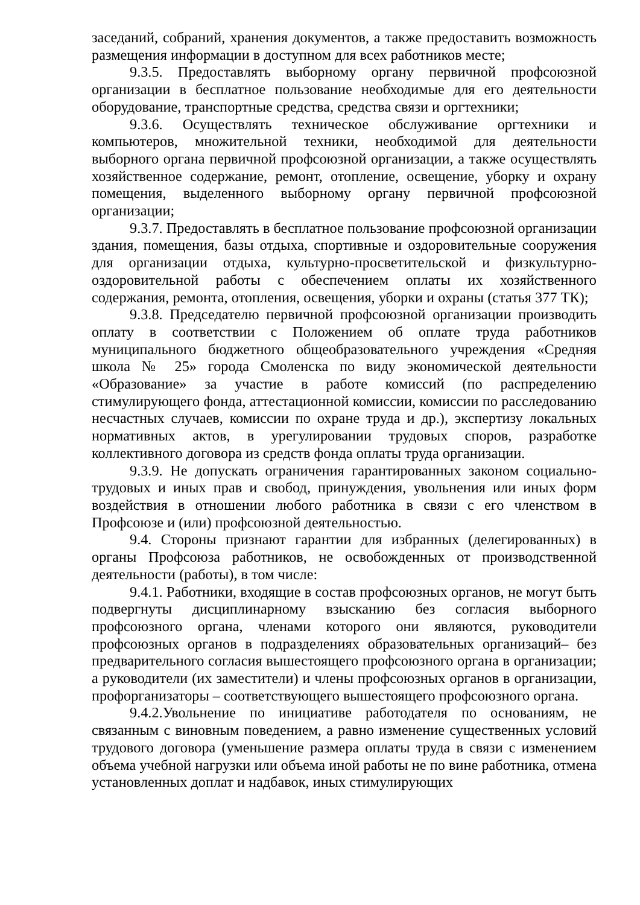заседаний, собраний, хранения документов, а также предоставить возможность размещения информации в доступном для всех работников месте;
9.3.5. Предоставлять выборному органу первичной профсоюзной организации в бесплатное пользование необходимые для его деятельности оборудование, транспортные средства, средства связи и оргтехники;
9.3.6. Осуществлять техническое обслуживание оргтехники и компьютеров, множительной техники, необходимой для деятельности выборного органа первичной профсоюзной организации, а также осуществлять хозяйственное содержание, ремонт, отопление, освещение, уборку и охрану помещения, выделенного выборному органу первичной профсоюзной организации;
9.3.7. Предоставлять в бесплатное пользование профсоюзной организации здания, помещения, базы отдыха, спортивные и оздоровительные сооружения для организации отдыха, культурно-просветительской и физкультурно-оздоровительной работы с обеспечением оплаты их хозяйственного содержания, ремонта, отопления, освещения, уборки и охраны (статья 377 ТК);
9.3.8. Председателю первичной профсоюзной организации производить оплату в соответствии с Положением об оплате труда работников муниципального бюджетного общеобразовательного учреждения «Средняя школа № 25» города Смоленска по виду экономической деятельности «Образование» за участие в работе комиссий (по распределению стимулирующего фонда, аттестационной комиссии, комиссии по расследованию несчастных случаев, комиссии по охране труда и др.), экспертизу локальных нормативных актов, в урегулировании трудовых споров, разработке коллективного договора из средств фонда оплаты труда организации.
9.3.9. Не допускать ограничения гарантированных законом социально-трудовых и иных прав и свобод, принуждения, увольнения или иных форм воздействия в отношении любого работника в связи с его членством в Профсоюзе и (или) профсоюзной деятельностью.
9.4. Стороны признают гарантии для избранных (делегированных) в органы Профсоюза работников, не освобожденных от производственной деятельности (работы), в том числе:
9.4.1. Работники, входящие в состав профсоюзных органов, не могут быть подвергнуты дисциплинарному взысканию без согласия выборного профсоюзного органа, членами которого они являются, руководители профсоюзных органов в подразделениях образовательных организаций– без предварительного согласия вышестоящего профсоюзного органа в организации; а руководители (их заместители) и члены профсоюзных органов в организации, профорганизаторы – соответствующего вышестоящего профсоюзного органа.
9.4.2.Увольнение по инициативе работодателя по основаниям, не связанным с виновным поведением, а равно изменение существенных условий трудового договора (уменьшение размера оплаты труда в связи с изменением объема учебной нагрузки или объема иной работы не по вине работника, отмена установленных доплат и надбавок, иных стимулирующих